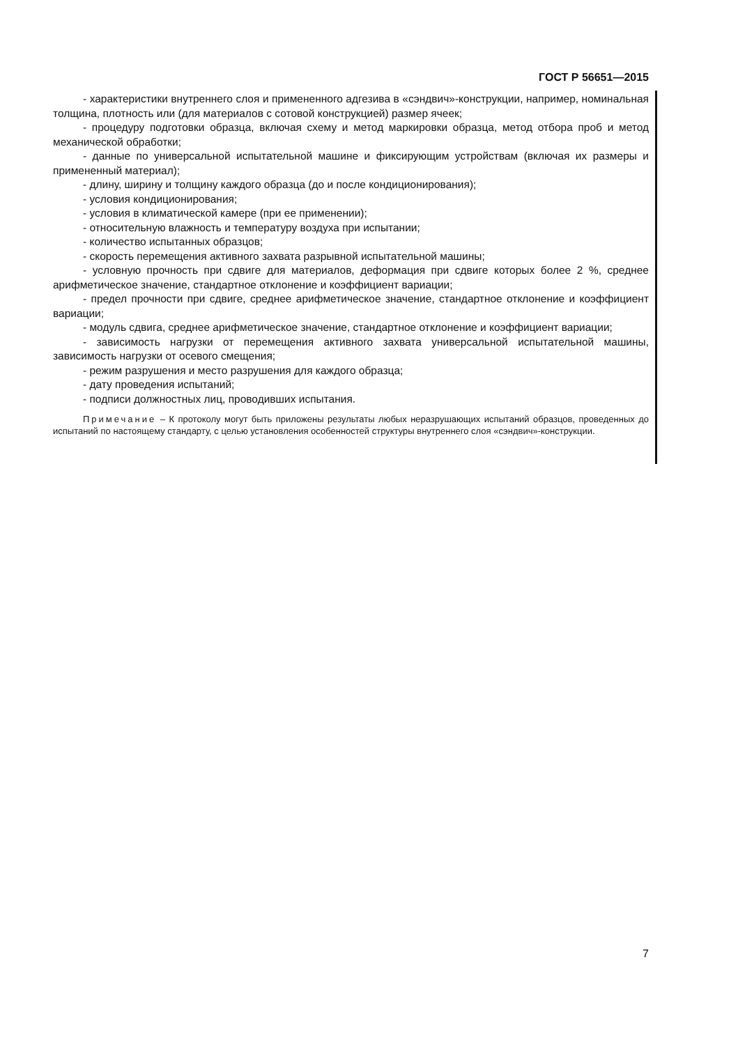ГОСТ Р 56651—2015
- характеристики внутреннего слоя и примененного адгезива в «сэндвич»-конструкции, например, номинальная толщина, плотность или (для материалов с сотовой конструкцией) размер ячеек;
- процедуру подготовки образца, включая схему и метод маркировки образца, метод отбора проб и метод механической обработки;
- данные по универсальной испытательной машине и фиксирующим устройствам (включая их размеры и примененный материал);
- длину, ширину и толщину каждого образца (до и после кондиционирования);
- условия кондиционирования;
- условия в климатической камере (при ее применении);
- относительную влажность и температуру воздуха при испытании;
- количество испытанных образцов;
- скорость перемещения активного захвата разрывной испытательной машины;
- условную прочность при сдвиге для материалов, деформация при сдвиге которых более 2 %, среднее арифметическое значение, стандартное отклонение и коэффициент вариации;
- предел прочности при сдвиге, среднее арифметическое значение, стандартное отклонение и коэффициент вариации;
- модуль сдвига, среднее арифметическое значение, стандартное отклонение и коэффициент вариации;
- зависимость нагрузки от перемещения активного захвата универсальной испытательной машины, зависимость нагрузки от осевого смещения;
- режим разрушения и место разрушения для каждого образца;
- дату проведения испытаний;
- подписи должностных лиц, проводивших испытания.
Примечание – К протоколу могут быть приложены результаты любых неразрушающих испытаний образцов, проведенных до испытаний по настоящему стандарту, с целью установления особенностей структуры внутреннего слоя «сэндвич»-конструкции.
7